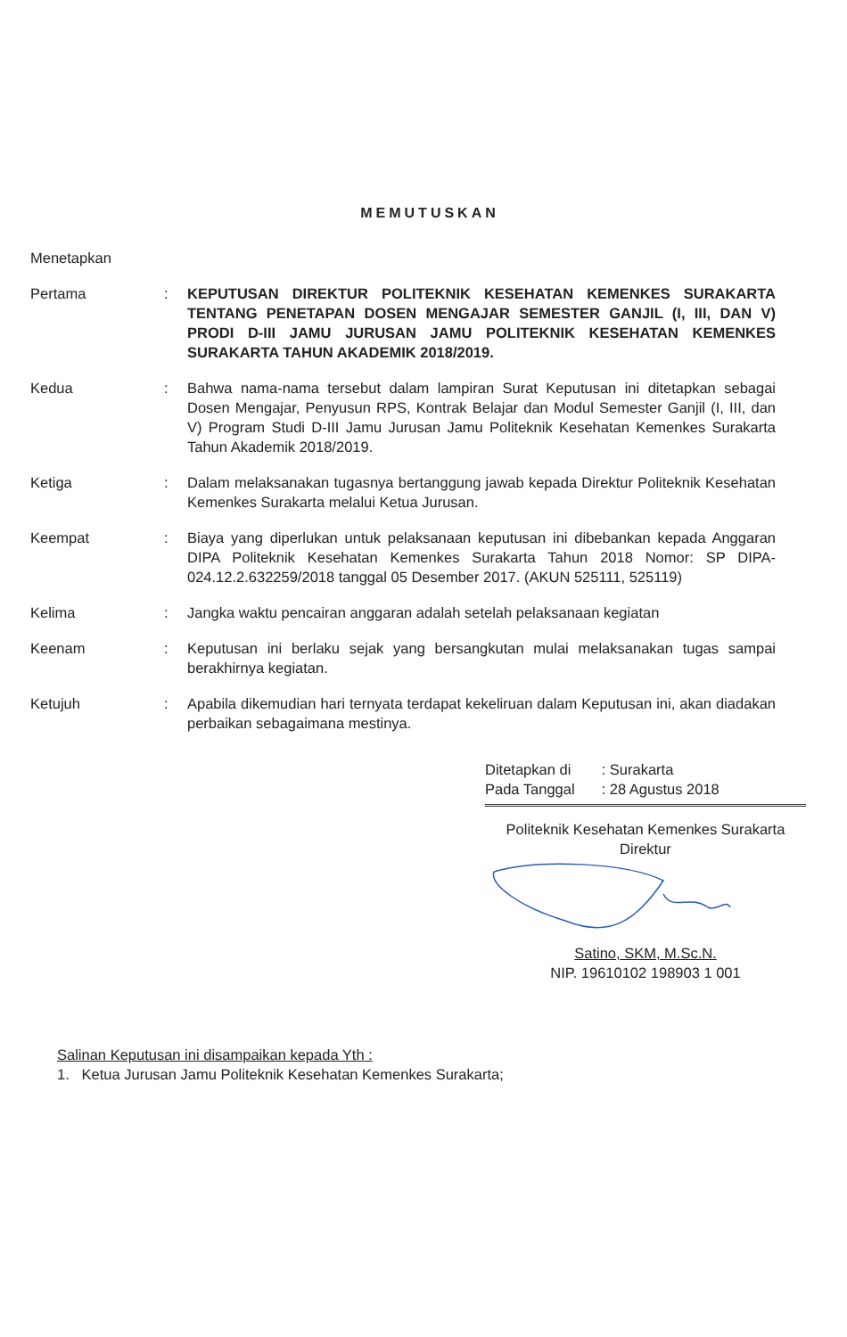MEMUTUSKAN
Menetapkan
Pertama : KEPUTUSAN DIREKTUR POLITEKNIK KESEHATAN KEMENKES SURAKARTA TENTANG PENETAPAN DOSEN MENGAJAR SEMESTER GANJIL (I, III, DAN V) PRODI D-III JAMU JURUSAN JAMU POLITEKNIK KESEHATAN KEMENKES SURAKARTA TAHUN AKADEMIK 2018/2019.
Kedua : Bahwa nama-nama tersebut dalam lampiran Surat Keputusan ini ditetapkan sebagai Dosen Mengajar, Penyusun RPS, Kontrak Belajar dan Modul Semester Ganjil (I, III, dan V) Program Studi D-III Jamu Jurusan Jamu Politeknik Kesehatan Kemenkes Surakarta Tahun Akademik 2018/2019.
Ketiga : Dalam melaksanakan tugasnya bertanggung jawab kepada Direktur Politeknik Kesehatan Kemenkes Surakarta melalui Ketua Jurusan.
Keempat : Biaya yang diperlukan untuk pelaksanaan keputusan ini dibebankan kepada Anggaran DIPA Politeknik Kesehatan Kemenkes Surakarta Tahun 2018 Nomor: SP DIPA-024.12.2.632259/2018 tanggal 05 Desember 2017. (AKUN 525111, 525119)
Kelima : Jangka waktu pencairan anggaran adalah setelah pelaksanaan kegiatan
Keenam : Keputusan ini berlaku sejak yang bersangkutan mulai melaksanakan tugas sampai berakhirnya kegiatan.
Ketujuh : Apabila dikemudian hari ternyata terdapat kekeliruan dalam Keputusan ini, akan diadakan perbaikan sebagaimana mestinya.
| Ditetapkan di | : Surakarta |
| Pada Tanggal | : 28 Agustus 2018 |
Politeknik Kesehatan Kemenkes Surakarta
Direktur
Satino, SKM, M.Sc.N.
NIP. 19610102 198903 1 001
Salinan Keputusan ini disampaikan kepada Yth :
1. Ketua Jurusan Jamu Politeknik Kesehatan Kemenkes Surakarta;